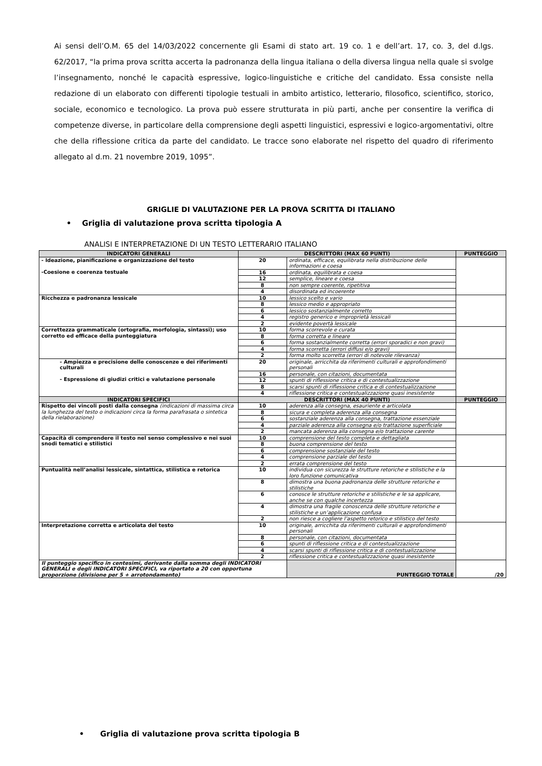Ai sensi dell’O.M. 65 del 14/03/2022 concernente gli Esami di stato art. 19 co. 1 e dell’art. 17, co. 3, del d.lgs. 62/2017, “la prima prova scritta accerta la padronanza della lingua italiana o della diversa lingua nella quale si svolge l’insegnamento, nonché le capacità espressive, logico-linguistiche e critiche del candidato. Essa consiste nella redazione di un elaborato con differenti tipologie testuali in ambito artistico, letterario, filosofico, scientifico, storico, sociale, economico e tecnologico. La prova può essere strutturata in più parti, anche per consentire la verifica di competenze diverse, in particolare della comprensione degli aspetti linguistici, espressivi e logico-argomentativi, oltre che della riflessione critica da parte del candidato. Le tracce sono elaborate nel rispetto del quadro di riferimento allegato al d.m. 21 novembre 2019, 1095”.
GRIGLIE DI VALUTAZIONE PER LA PROVA SCRITTA DI ITALIANO
• Griglia di valutazione prova scritta tipologia A
ANALISI E INTERPRETAZIONE DI UN TESTO LETTERARIO ITALIANO
| INDICATORI GENERALI | DESCRITTORI (MAX 60 PUNTI) | | PUNTEGGIO |
| --- | --- | --- | --- |
| - Ideazione, pianificazione e organizzazione del testo -Coesione e coerenza testuale | 20 | ordinata, efficace, equilibrata nella distribuzione delle informazioni e coesa | |
| | 16 | ordinata, equilibrata e coesa | |
| | 12 | semplice, lineare e coesa | |
| | 8 | non sempre coerente, ripetitiva | |
| | 4 | disordinata ed incoerente | |
| Ricchezza e padronanza lessicale | 10 | lessico scelto e vario | |
| | 8 | lessico medio e appropriato | |
| | 6 | lessico sostanzialmente corretto | |
| | 4 | registro generico e improprietà lessicali | |
| | 2 | evidente povertà lessicale | |
| Correttezza grammaticale (ortografia, morfologia, sintassi); uso corretto ed efficace della punteggiatura | 10 | forma scorrevole e curata | |
| | 8 | forma corretta e lineare | |
| | 6 | forma sostanzialmente corretta (errori sporadici e non gravi) | |
| | 4 | forma scorretta (errori diffusi e/o gravi) | |
| | 2 | forma molto scorretta (errori di notevole rilevanza) | |
| - Ampiezza e precisione delle conoscenze e dei riferimenti culturali - Espressione di giudizi critici e valutazione personale | 20 | originale, arricchita da riferimenti culturali e approfondimenti personali | |
| | 16 | personale, con citazioni, documentata | |
| | 12 | spunti di riflessione critica e di contestualizzazione | |
| | 8 | scarsi spunti di riflessione critica e di contestualizzazione | |
| | 4 | riflessione critica e contestualizzazione quasi inesistente | |
| INDICATORI SPECIFICI | DESCRITTORI (MAX 40 PUNTI) | | PUNTEGGIO |
| Rispetto dei vincoli posti dalla consegna (indicazioni di massima circa la lunghezza del testo o indicazioni circa la forma parafrasata o sintetica della rielaborazione) | 10 | aderenza alla consegna, esauriente e articolata | |
| | 8 | sicura e completa aderenza alla consegna | |
| | 6 | sostanziale aderenza alla consegna, trattazione essenziale | |
| | 4 | parziale aderenza alla consegna e/o trattazione superficiale | |
| | 2 | mancata aderenza alla consegna e/o trattazione carente | |
| Capacità di comprendere il testo nel senso complessivo e nei suoi snodi tematici e stilistici | 10 | comprensione del testo completa e dettagliata | |
| | 8 | buona comprensione del testo | |
| | 6 | comprensione sostanziale del testo | |
| | 4 | comprensione parziale del testo | |
| | 2 | errata comprensione del testo | |
| Puntualità nell’analisi lessicale, sintattica, stilistica e retorica | 10 | individua con sicurezza le strutture retoriche e stilistiche e la loro funzione comunicativa | |
| | 8 | dimostra una buona padronanza delle strutture retoriche e stilistiche | |
| | 6 | conosce le strutture retoriche e stilistiche e le sa applicare, anche se con qualche incertezza | |
| | 4 | dimostra una fragile conoscenza delle strutture retoriche e stilistiche e un’applicazione confusa | |
| | 2 | non riesce a cogliere l’aspetto retorico e stilistico del testo | |
| Interpretazione corretta e articolata del testo | 10 | originale, arricchita da riferimenti culturali e approfondimenti personali | |
| | 8 | personale, con citazioni, documentata | |
| | 6 | spunti di riflessione critica e di contestualizzazione | |
| | 4 | scarsi spunti di riflessione critica e di contestualizzazione | |
| | 2 | riflessione critica e contestualizzazione quasi inesistente | |
| Il punteggio specifico in centesimi, derivante dalla somma degli INDICATORI GENERALI e degli INDICATORI SPECIFICI, va riportato a 20 con opportuna proporzione (divisione per 5 + arrotondamento) | | PUNTEGGIO TOTALE | /20 |
• Griglia di valutazione prova scritta tipologia B